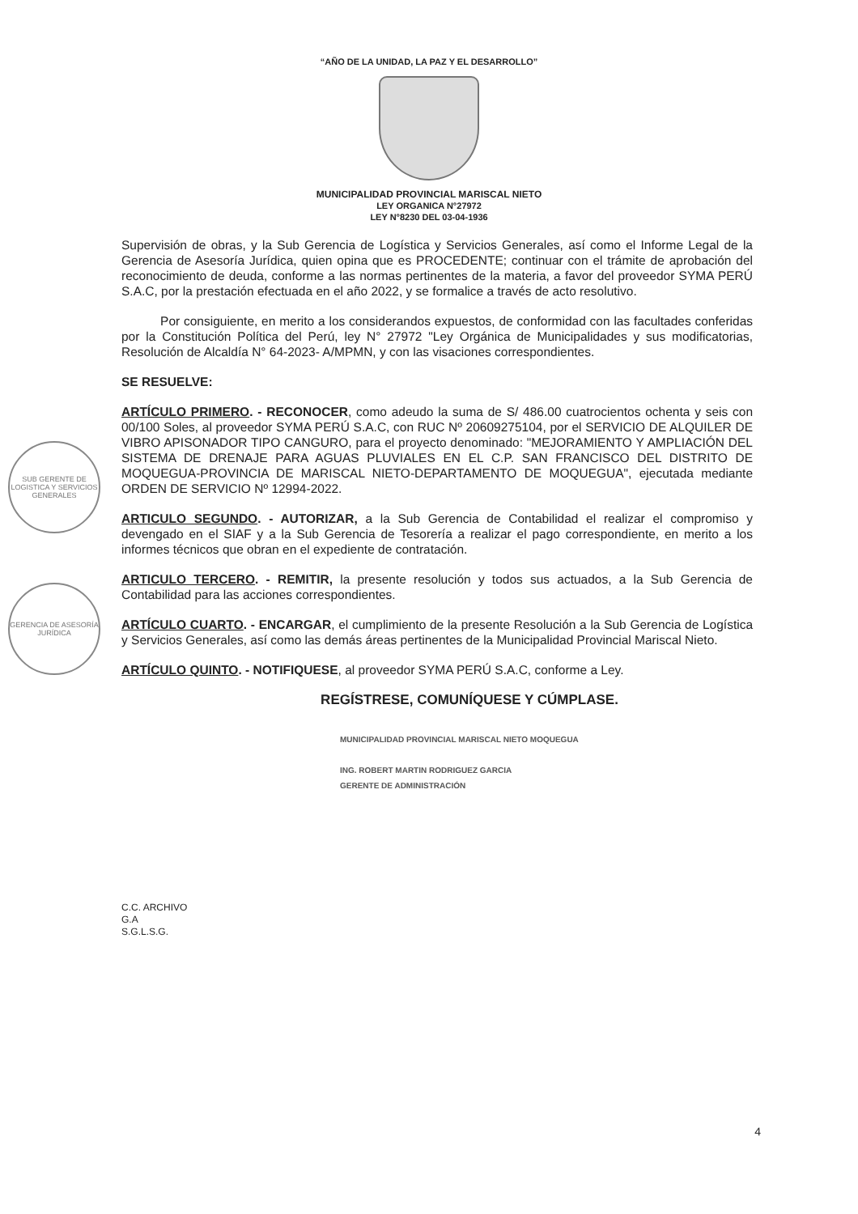“AÑO DE LA UNIDAD, LA PAZ Y EL DESARROLLO”
MUNICIPALIDAD PROVINCIAL MARISCAL NIETO
LEY ORGANICA N°27972
LEY N°8230 DEL 03-04-1936
Supervisión de obras, y la Sub Gerencia de Logística y Servicios Generales, así como el Informe Legal de la Gerencia de Asesoría Jurídica, quien opina que es PROCEDENTE; continuar con el trámite de aprobación del reconocimiento de deuda, conforme a las normas pertinentes de la materia, a favor del proveedor SYMA PERÚ S.A.C, por la prestación efectuada en el año 2022, y se formalice a través de acto resolutivo.
Por consiguiente, en merito a los considerandos expuestos, de conformidad con las facultades conferidas por la Constitución Política del Perú, ley N° 27972 "Ley Orgánica de Municipalidades y sus modificatorias, Resolución de Alcaldía N° 64-2023- A/MPMN, y con las visaciones correspondientes.
SE RESUELVE:
ARTÍCULO PRIMERO. - RECONOCER, como adeudo la suma de S/ 486.00 cuatrocientos ochenta y seis con 00/100 Soles, al proveedor SYMA PERÚ S.A.C, con RUC Nº 20609275104, por el SERVICIO DE ALQUILER DE VIBRO APISONADOR TIPO CANGURO, para el proyecto denominado: "MEJORAMIENTO Y AMPLIACIÓN DEL SISTEMA DE DRENAJE PARA AGUAS PLUVIALES EN EL C.P. SAN FRANCISCO DEL DISTRITO DE MOQUEGUA-PROVINCIA DE MARISCAL NIETO-DEPARTAMENTO DE MOQUEGUA", ejecutada mediante ORDEN DE SERVICIO Nº 12994-2022.
ARTICULO SEGUNDO. - AUTORIZAR, a la Sub Gerencia de Contabilidad el realizar el compromiso y devengado en el SIAF y a la Sub Gerencia de Tesorería a realizar el pago correspondiente, en merito a los informes técnicos que obran en el expediente de contratación.
ARTICULO TERCERO. - REMITIR, la presente resolución y todos sus actuados, a la Sub Gerencia de Contabilidad para las acciones correspondientes.
ARTÍCULO CUARTO. - ENCARGAR, el cumplimiento de la presente Resolución a la Sub Gerencia de Logística y Servicios Generales, así como las demás áreas pertinentes de la Municipalidad Provincial Mariscal Nieto.
ARTÍCULO QUINTO. - NOTIFIQUESE, al proveedor SYMA PERÚ S.A.C, conforme a Ley.
REGÍSTRESE, COMUNÍQUESE Y CÚMPLASE.
MUNICIPALIDAD PROVINCIAL MARISCAL NIETO MOQUEGUA
ING. ROBERT MARTIN RODRIGUEZ GARCIA
GERENTE DE ADMINISTRACIÓN
C.C. ARCHIVO
G.A
S.G.L.S.G.
4
SUB GERENTE DE LOGISTICA Y SERVICIOS GENERALES
GERENCIA DE ASESORÍA JURÍDICA